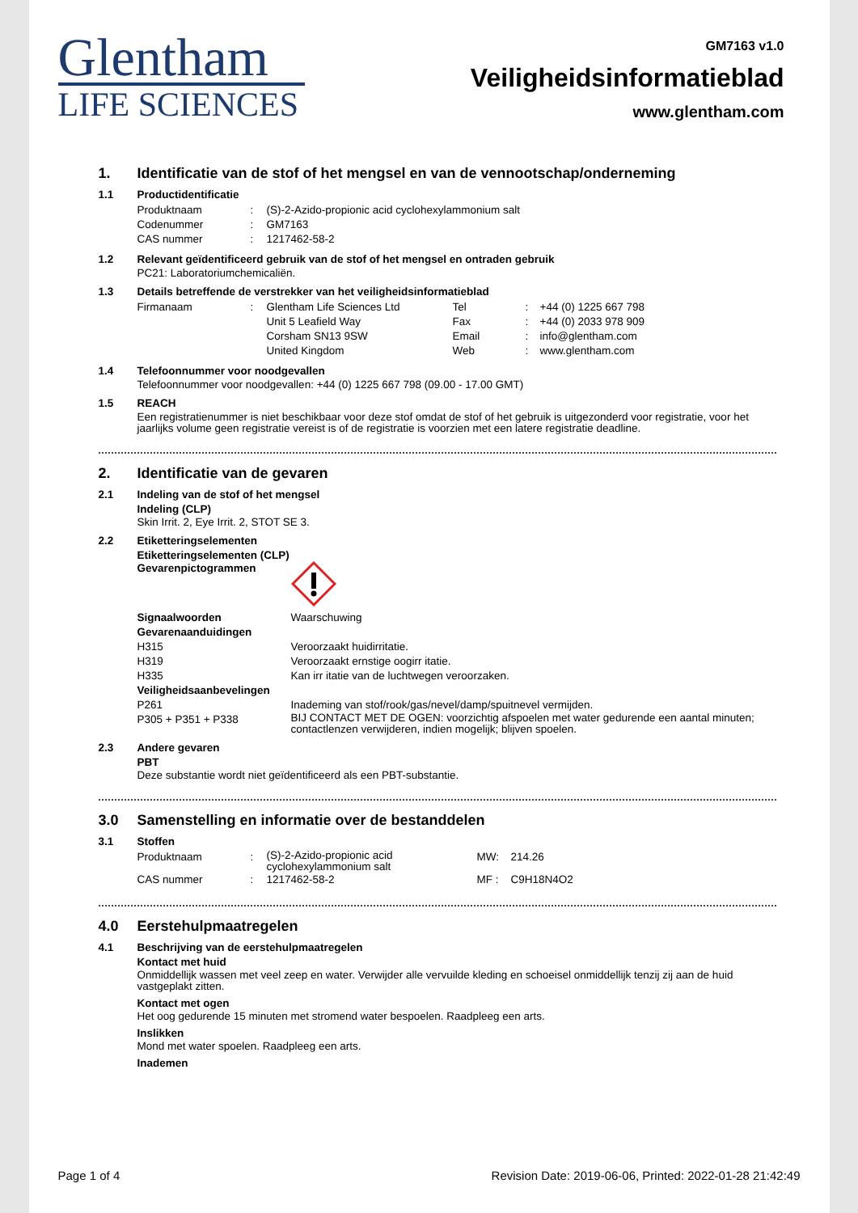Glentham
LIFE SCIENCES
GM7163 v1.0
Veiligheidsinformatieblad
www.glentham.com
1. Identificatie van de stof of het mengsel en van de vennootschap/onderneming
1.1 Productidentificatie
| Produktnaam | : | (S)-2-Azido-propionic acid cyclohexylammonium salt |
| Codenummer | : | GM7163 |
| CAS nummer | : | 1217462-58-2 |
1.2 Relevant geïdentificeerd gebruik van de stof of het mengsel en ontraden gebruik
PC21: Laboratoriumchemicaliën.
1.3 Details betreffende de verstrekker van het veiligheidsinformatieblad
| Firmanaam | : | Glentham Life Sciences Ltd Unit 5 Leafield Way Corsham SN13 9SW United Kingdom | Tel Fax Email Web | : : : : | +44 (0) 1225 667 798 +44 (0) 2033 978 909 info@glentham.com www.glentham.com |
1.4 Telefoonnummer voor noodgevallen
Telefoonnummer voor noodgevallen: +44 (0) 1225 667 798 (09.00 - 17.00 GMT)
1.5 REACH
Een registratienummer is niet beschikbaar voor deze stof omdat de stof of het gebruik is uitgezonderd voor registratie, voor het jaarlijks volume geen registratie vereist is of de registratie is voorzien met een latere registratie deadline.
2. Identificatie van de gevaren
2.1 Indeling van de stof of het mengsel
Indeling (CLP)
Skin Irrit. 2, Eye Irrit. 2, STOT SE 3.
2.2 Etiketteringselementen
Etiketteringselementen (CLP)
| Gevarenpictogrammen | |
| Signaalwoorden | Waarschuwing |
| Gevarenaanduidingen | |
| H315 | Veroorzaakt huidirritatie. |
| H319 | Veroorzaakt ernstige oogirr itatie. |
| H335 | Kan irr itatie van de luchtwegen veroorzaken. |
| Veiligheidsaanbevelingen | |
| P261 | Inademing van stof/rook/gas/nevel/damp/spuitnevel vermijden. |
| P305 + P351 + P338 | BIJ CONTACT MET DE OGEN: voorzichtig afspoelen met water gedurende een aantal minuten; contactlenzen verwijderen, indien mogelijk; blijven spoelen. |
2.3 Andere gevaren
PBT
Deze substantie wordt niet geïdentificeerd als een PBT-substantie.
3.0 Samenstelling en informatie over de bestanddelen
3.1 Stoffen
| Produktnaam | : | (S)-2-Azido-propionic acid cyclohexylammonium salt | MW: | 214.26 |
| CAS nummer | : | 1217462-58-2 | MF : | C9H18N4O2 |
4.0 Eerstehulpmaatregelen
4.1 Beschrijving van de eerstehulpmaatregelen
Kontact met huid
Onmiddellijk wassen met veel zeep en water. Verwijder alle vervuilde kleding en schoeisel onmiddellijk tenzij zij aan de huid vastgeplakt zitten.
Kontact met ogen
Het oog gedurende 15 minuten met stromend water bespoelen. Raadpleeg een arts.
Inslikken
Mond met water spoelen. Raadpleeg een arts.
Inademen
Page 1 of 4 Revision Date: 2019-06-06, Printed: 2022-01-28 21:42:49